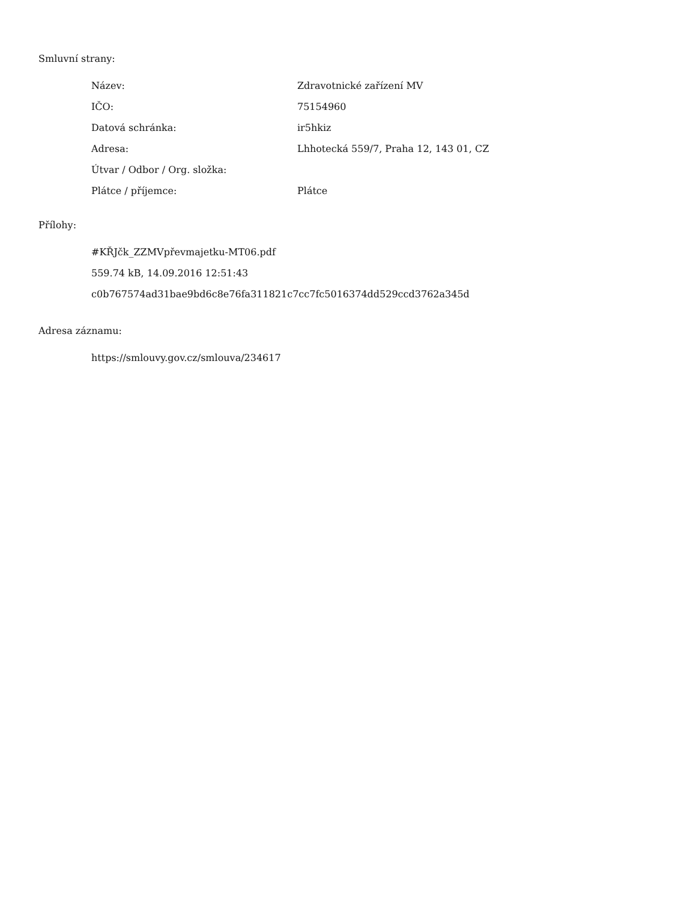Smluvní strany:
| Název: | Zdravotnické zařízení MV |
| IČO: | 75154960 |
| Datová schránka: | ir5hkiz |
| Adresa: | Lhhotecká 559/7, Praha 12, 143 01, CZ |
| Útvar / Odbor / Org. složka: | |
| Plátce / příjemce: | Plátce |
Přílohy:
#KŘJčk_ZZMVpřevmajetku-MT06.pdf
559.74 kB, 14.09.2016 12:51:43
c0b767574ad31bae9bd6c8e76fa311821c7cc7fc5016374dd529ccd3762a345d
Adresa záznamu:
https://smlouvy.gov.cz/smlouva/234617